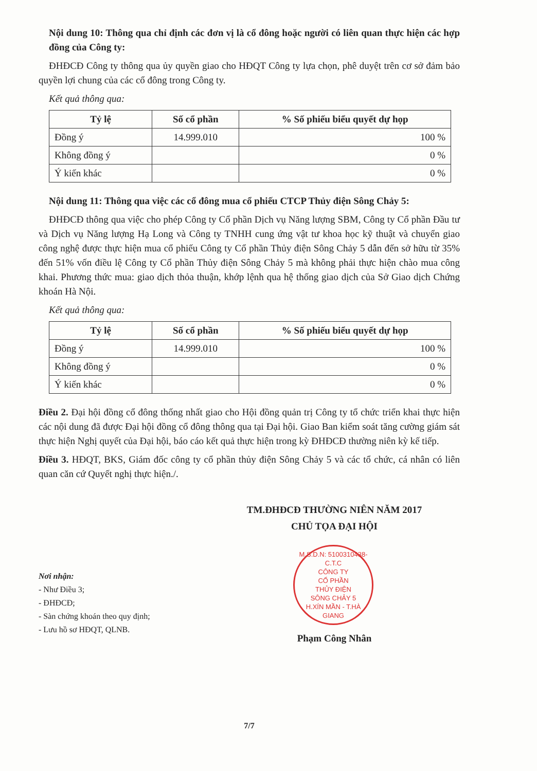Nội dung 10: Thông qua chỉ định các đơn vị là cổ đông hoặc người có liên quan thực hiện các hợp đồng của Công ty:
ĐHĐCĐ Công ty thông qua ủy quyền giao cho HĐQT Công ty lựa chọn, phê duyệt trên cơ sở đảm bảo quyền lợi chung của các cổ đông trong Công ty.
Kết quả thông qua:
| Tỷ lệ | Số cổ phần | % Số phiếu biểu quyết dự họp |
| --- | --- | --- |
| Đồng ý | 14.999.010 | 100 % |
| Không đồng ý | | 0 % |
| Ý kiến khác | | 0 % |
Nội dung 11: Thông qua việc các cổ đông mua cổ phiếu CTCP Thủy điện Sông Chảy 5:
ĐHĐCĐ thông qua việc cho phép Công ty Cổ phần Dịch vụ Năng lượng SBM, Công ty Cổ phần Đầu tư và Dịch vụ Năng lượng Hạ Long và Công ty TNHH cung ứng vật tư khoa học kỹ thuật và chuyển giao công nghệ được thực hiện mua cổ phiếu Công ty Cổ phần Thủy điện Sông Chảy 5 dẫn đến sở hữu từ 35% đến 51% vốn điều lệ Công ty Cổ phần Thủy điện Sông Chảy 5 mà không phải thực hiện chào mua công khai. Phương thức mua: giao dịch thỏa thuận, khớp lệnh qua hệ thống giao dịch của Sở Giao dịch Chứng khoán Hà Nội.
Kết quả thông qua:
| Tỷ lệ | Số cổ phần | % Số phiếu biểu quyết dự họp |
| --- | --- | --- |
| Đồng ý | 14.999.010 | 100 % |
| Không đồng ý | | 0 % |
| Ý kiến khác | | 0 % |
Điều 2. Đại hội đồng cổ đông thống nhất giao cho Hội đồng quản trị Công ty tổ chức triển khai thực hiện các nội dung đã được Đại hội đồng cổ đông thông qua tại Đại hội. Giao Ban kiểm soát tăng cường giám sát thực hiện Nghị quyết của Đại hội, báo cáo kết quả thực hiện trong kỳ ĐHĐCĐ thường niên kỳ kế tiếp.
Điều 3. HĐQT, BKS, Giám đốc công ty cổ phần thủy điện Sông Chảy 5 và các tổ chức, cá nhân có liên quan căn cứ Quyết nghị thực hiện./.
TM.ĐHĐCĐ THƯỜNG NIÊN NĂM 2017
CHỦ TỌA ĐẠI HỘI
M.S.D.N: 5100310438-C.T.C
CÔNG TY
CỔ PHẦN
THỦY ĐIỆN
SÔNG CHẢY 5
H.XÍN MẦN - T.HÀ GIANG
Phạm Công Nhân
Nơi nhận:
- Như Điều 3;
- ĐHĐCĐ;
- Sàn chứng khoán theo quy định;
- Lưu hồ sơ HĐQT, QLNB.
7/7